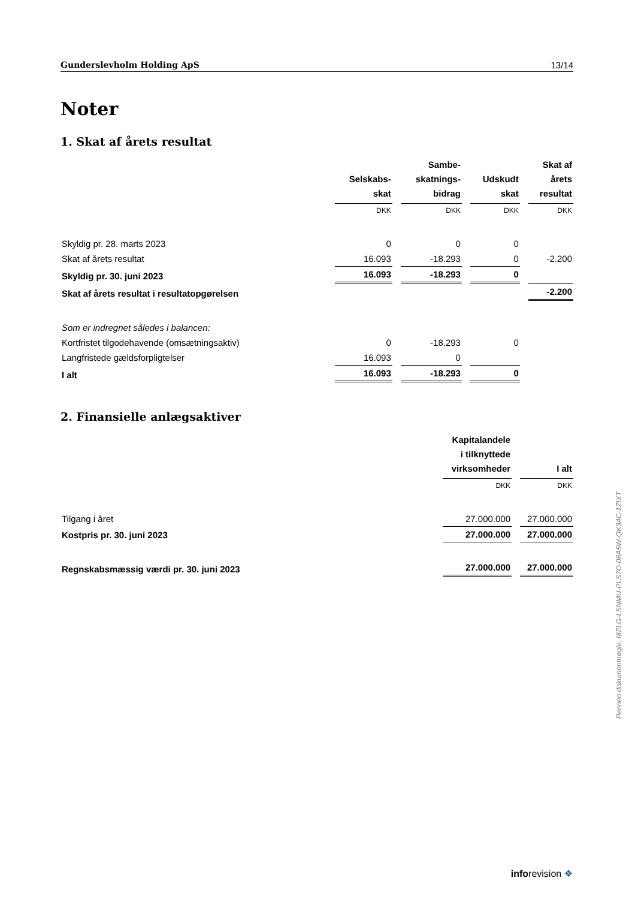Gunderslevholm Holding ApS 13/14
Noter
1. Skat af årets resultat
| | Selskabs- skat | Sambe- skatnings- bidrag | Udskudt skat | Skat af årets resultat |
| --- | --- | --- | --- | --- |
| | DKK | DKK | DKK | DKK |
| Skyldig pr. 28. marts 2023 | 0 | 0 | 0 | |
| Skat af årets resultat | 16.093 | -18.293 | 0 | -2.200 |
| Skyldig pr. 30. juni 2023 | 16.093 | -18.293 | 0 | |
| Skat af årets resultat i resultatopgørelsen | | | | -2.200 |
| Som er indregnet således i balancen: | | | | |
| Kortfristet tilgodehavende (omsætningsaktiv) | 0 | -18.293 | 0 | |
| Langfristede gældsforpligtelser | 16.093 | 0 | | |
| I alt | 16.093 | -18.293 | 0 | |
2. Finansielle anlægsaktiver
| | Kapitalandele i tilknyttede virksomheder | I alt |
| --- | --- | --- |
| | DKK | DKK |
| Tilgang i året | 27.000.000 | 27.000.000 |
| Kostpris pr. 30. juni 2023 | 27.000.000 | 27.000.000 |
| Regnskabsmæssig værdi pr. 30. juni 2023 | 27.000.000 | 27.000.000 |
Penneo dokumentnøgle: I8ZLG-LSNMU-PLS7O-06A5W-QK34C-1ZIXT
inforevision ❖